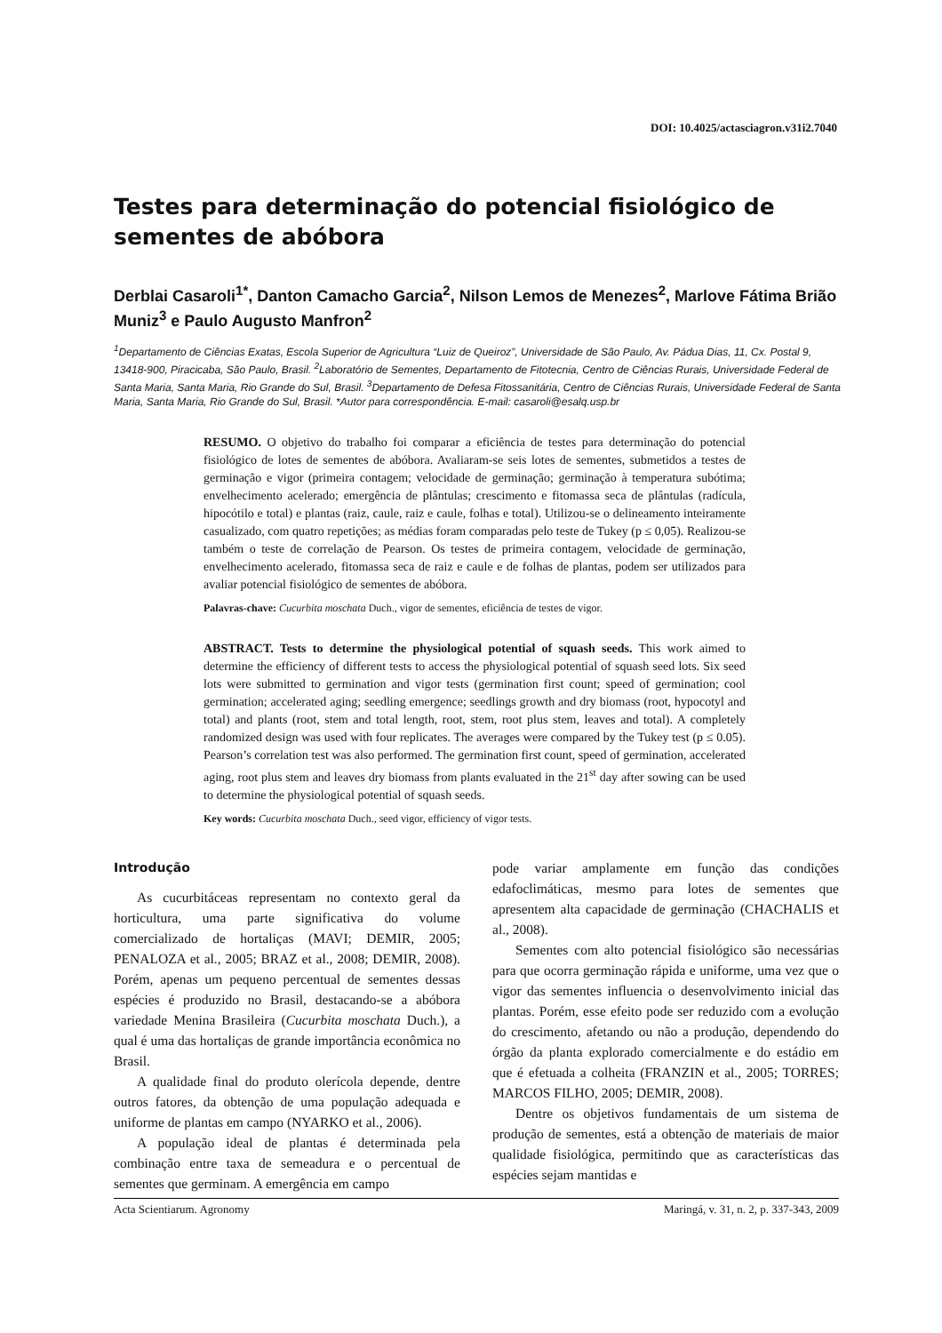DOI: 10.4025/actasciagron.v31i2.7040
Testes para determinação do potencial fisiológico de sementes de abóbora
Derblai Casaroli<sup>1*</sup>, Danton Camacho Garcia<sup>2</sup>, Nilson Lemos de Menezes<sup>2</sup>, Marlove Fátima Brião Muniz<sup>3</sup> e Paulo Augusto Manfron<sup>2</sup>
<sup>1</sup> Departamento de Ciências Exatas, Escola Superior de Agricultura “Luiz de Queiroz”, Universidade de São Paulo, Av. Pádua Dias, 11, Cx. Postal 9, 13418-900, Piracicaba, São Paulo, Brasil. <sup>2</sup>Laboratório de Sementes, Departamento de Fitotecnia, Centro de Ciências Rurais, Universidade Federal de Santa Maria, Santa Maria, Rio Grande do Sul, Brasil. <sup>3</sup>Departamento de Defesa Fitossanitária, Centro de Ciências Rurais, Universidade Federal de Santa Maria, Santa Maria, Rio Grande do Sul, Brasil. *Autor para correspondência. E-mail: casaroli@esalq.usp.br
RESUMO. O objetivo do trabalho foi comparar a eficiência de testes para determinação do potencial fisiológico de lotes de sementes de abóbora. Avaliaram-se seis lotes de sementes, submetidos a testes de germinação e vigor (primeira contagem; velocidade de germinação; germinação à temperatura subótima; envelhecimento acelerado; emergência de plântulas; crescimento e fitomassa seca de plântulas (radícula, hipocótilo e total) e plantas (raiz, caule, raiz e caule, folhas e total). Utilizou-se o delineamento inteiramente casualizado, com quatro repetições; as médias foram comparadas pelo teste de Tukey (p ≤ 0,05). Realizou-se também o teste de correlação de Pearson. Os testes de primeira contagem, velocidade de germinação, envelhecimento acelerado, fitomassa seca de raiz e caule e de folhas de plantas, podem ser utilizados para avaliar potencial fisiológico de sementes de abóbora.
Palavras-chave: Cucurbita moschata Duch., vigor de sementes, eficiência de testes de vigor.
ABSTRACT. Tests to determine the physiological potential of squash seeds. This work aimed to determine the efficiency of different tests to access the physiological potential of squash seed lots. Six seed lots were submitted to germination and vigor tests (germination first count; speed of germination; cool germination; accelerated aging; seedling emergence; seedlings growth and dry biomass (root, hypocotyl and total) and plants (root, stem and total length, root, stem, root plus stem, leaves and total). A completely randomized design was used with four replicates. The averages were compared by the Tukey test (p ≤ 0.05). Pearson’s correlation test was also performed. The germination first count, speed of germination, accelerated aging, root plus stem and leaves dry biomass from plants evaluated in the 21<sup>st</sup> day after sowing can be used to determine the physiological potential of squash seeds.
Key words: Cucurbita moschata Duch., seed vigor, efficiency of vigor tests.
Introdução
As cucurbitáceas representam no contexto geral da horticultura, uma parte significativa do volume comercializado de hortaliças (MAVI; DEMIR, 2005; PENALOZA et al., 2005; BRAZ et al., 2008; DEMIR, 2008). Porém, apenas um pequeno percentual de sementes dessas espécies é produzido no Brasil, destacando-se a abóbora variedade Menina Brasileira (Cucurbita moschata Duch.), a qual é uma das hortaliças de grande importância econômica no Brasil.
A qualidade final do produto olerícola depende, dentre outros fatores, da obtenção de uma população adequada e uniforme de plantas em campo (NYARKO et al., 2006).
A população ideal de plantas é determinada pela combinação entre taxa de semeadura e o percentual de sementes que germinam. A emergência em campo
pode variar amplamente em função das condições edafoclimáticas, mesmo para lotes de sementes que apresentem alta capacidade de germinação (CHACHALIS et al., 2008).
Sementes com alto potencial fisiológico são necessárias para que ocorra germinação rápida e uniforme, uma vez que o vigor das sementes influencia o desenvolvimento inicial das plantas. Porém, esse efeito pode ser reduzido com a evolução do crescimento, afetando ou não a produção, dependendo do órgão da planta explorado comercialmente e do estádio em que é efetuada a colheita (FRANZIN et al., 2005; TORRES; MARCOS FILHO, 2005; DEMIR, 2008).
Dentre os objetivos fundamentais de um sistema de produção de sementes, está a obtenção de materiais de maior qualidade fisiológica, permitindo que as características das espécies sejam mantidas e
Acta Scientiarum. Agronomy Maringá, v. 31, n. 2, p. 337-343, 2009